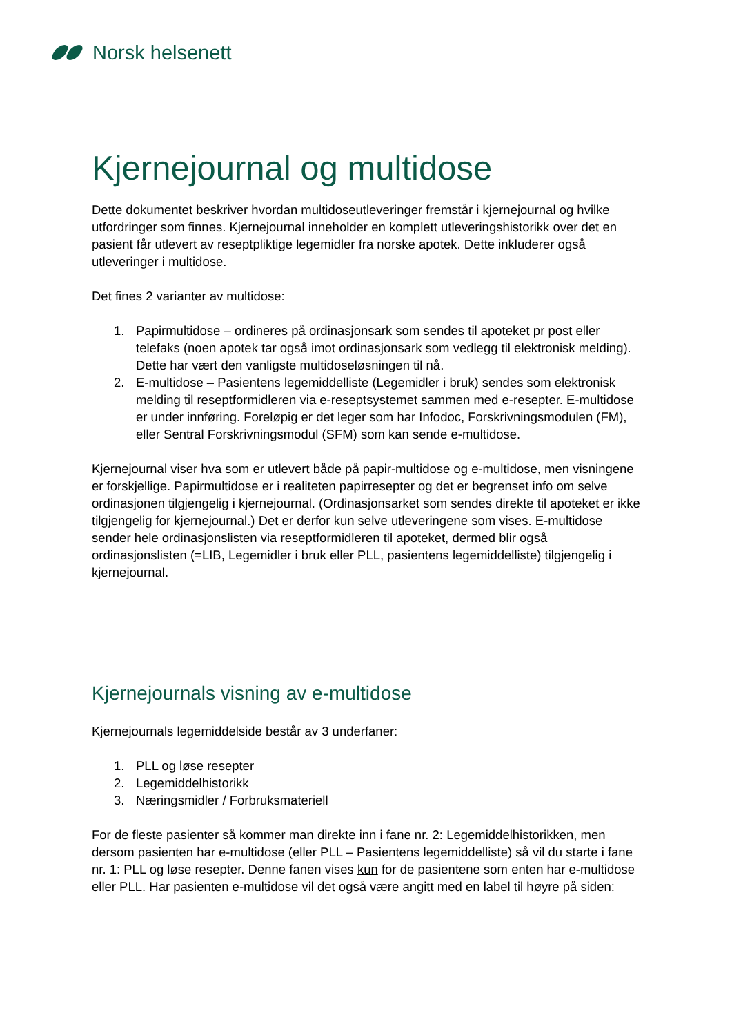Norsk helsenett
Kjernejournal og multidose
Dette dokumentet beskriver hvordan multidoseutleveringer fremstår i kjernejournal og hvilke utfordringer som finnes. Kjernejournal inneholder en komplett utleveringshistorikk over det en pasient får utlevert av reseptpliktige legemidler fra norske apotek. Dette inkluderer også utleveringer i multidose.
Det fines 2 varianter av multidose:
1. Papirmultidose – ordineres på ordinasjonsark som sendes til apoteket pr post eller telefaks (noen apotek tar også imot ordinasjonsark som vedlegg til elektronisk melding). Dette har vært den vanligste multidoseløsningen til nå.
2. E-multidose – Pasientens legemiddelliste (Legemidler i bruk) sendes som elektronisk melding til reseptformidleren via e-reseptsystemet sammen med e-resepter. E-multidose er under innføring. Foreløpig er det leger som har Infodoc, Forskrivningsmodulen (FM), eller Sentral Forskrivningsmodul (SFM) som kan sende e-multidose.
Kjernejournal viser hva som er utlevert både på papir-multidose og e-multidose, men visningene er forskjellige. Papirmultidose er i realiteten papirresepter og det er begrenset info om selve ordinasjonen tilgjengelig i kjernejournal. (Ordinasjonsarket som sendes direkte til apoteket er ikke tilgjengelig for kjernejournal.) Det er derfor kun selve utleveringene som vises. E-multidose sender hele ordinasjonslisten via reseptformidleren til apoteket, dermed blir også ordinasjonslisten (=LIB, Legemidler i bruk eller PLL, pasientens legemiddelliste) tilgjengelig i kjernejournal.
Kjernejournals visning av e-multidose
Kjernejournals legemiddelside består av 3 underfaner:
1. PLL og løse resepter
2. Legemiddelhistorikk
3. Næringsmidler / Forbruksmateriell
For de fleste pasienter så kommer man direkte inn i fane nr. 2: Legemiddelhistorikken, men dersom pasienten har e-multidose (eller PLL – Pasientens legemiddelliste) så vil du starte i fane nr. 1: PLL og løse resepter. Denne fanen vises kun for de pasientene som enten har e-multidose eller PLL. Har pasienten e-multidose vil det også være angitt med en label til høyre på siden: